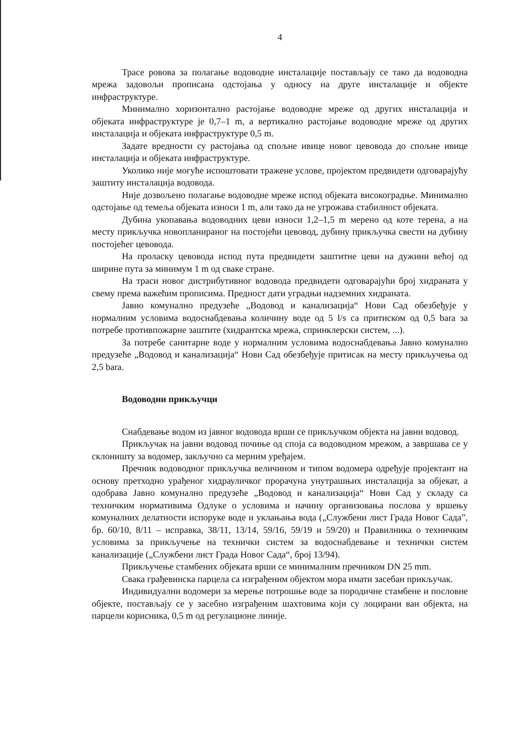4
Трасе ровова за полагање водоводне инсталације постављају се тако да водоводна мрежа задовољи прописана одстојања у односу на друге инсталације и објекте инфраструктуре.
Минимално хоризонтално растојање водоводне мреже од других инсталација и објеката инфраструктуре је 0,7–1 m, а вертикално растојање водоводне мреже од других инсталација и објеката инфраструктуре 0,5 m.
Задате вредности су растојања од спољне ивице новог цевовода до спољне ивице инсталација и објеката инфраструктуре.
Уколико није могуће испоштовати тражене услове, пројектом предвидети одговарајућу заштиту инсталација водовода.
Није дозвољено полагање водоводне мреже испод објеката високоградње. Минимално одстојање од темеља објеката износи 1 m, али тако да не угрожава стабилност објеката.
Дубина укопавања водоводних цеви износи 1,2–1,5 m мерено од коте терена, а на месту прикључка новопланираног на постојећи цевовод, дубину прикључка свести на дубину постојећег цевовода.
На проласку цевовода испод пута предвидети заштитне цеви на дужини већој од ширине пута за минимум 1 m од сваке стране.
На траси новог дистрибутивног водовода предвидети одговарајући број хидраната у свему према важећим прописима. Предност дати уградњи надземних хидраната.
Јавно комунално предузеће „Водовод и канализација“ Нови Сад обезбеђује у нормалним условима водоснабдевања количину воде од 5 l/s са притиском од 0,5 bara за потребе противпожарне заштите (хидрантска мрежа, спринклерски систем, ...).
За потребе санитарне воде у нормалним условима водоснабдевања Јавно комунално предузеће „Водовод и канализација“ Нови Сад обезбеђује притисак на месту прикључења од 2,5 bara.
Водоводни прикључци
Снабдевање водом из јавног водовода врши се прикључком објекта на јавни водовод.
Прикључак на јавни водовод почиње од споја са водоводном мрежом, а завршава се у склоништу за водомер, закључно са мерним уређајем.
Пречник водоводног прикључка величином и типом водомера одређује пројектант на основу претходно урађеног хидрауличког прорачуна унутрашњих инсталација за објекат, а одобрава Јавно комунално предузеће „Водовод и канализација“ Нови Сад у складу са техничким нормативима Одлуке о условима и начину организовања послова у вршењу комуналних делатности испоруке воде и уклањања вода („Службени лист Града Новог Сада”, бр. 60/10, 8/11 – исправка, 38/11, 13/14, 59/16, 59/19 и 59/20) и Правилника о техничким условима за прикључење на технички систем за водоснабдевање и технички систем канализације („Службени лист Града Новог Сада“, број 13/94).
Прикључење стамбених објеката врши се минималним пречником DN 25 mm.
Свака грађевинска парцела са изграђеним објектом мора имати засебан прикључак.
Индивидуални водомери за мерење потрошње воде за породичне стамбене и пословне објекте, постављају се у засебно изграђеним шахтовима који су лоцирани ван објекта, на парцели корисника, 0,5 m од регулационе линије.